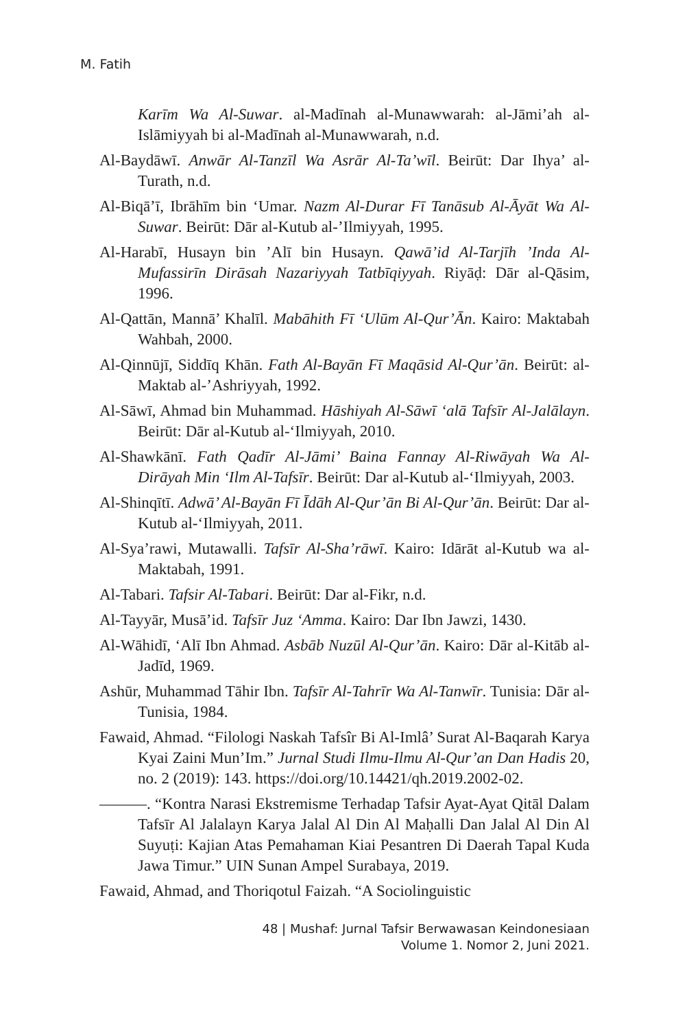M. Fatih
Karīm Wa Al-Suwar. al-Madīnah al-Munawwarah: al-Jāmi’ah al-Islāmiyyah bi al-Madīnah al-Munawwarah, n.d.
Al-Baydāwī. Anwār Al-Tanzīl Wa Asrār Al-Ta’wīl. Beirūt: Dar Ihya’ al-Turath, n.d.
Al-Biqā’ī, Ibrāhīm bin ‘Umar. Nazm Al-Durar Fī Tanāsub Al-Āyāt Wa Al-Suwar. Beirūt: Dār al-Kutub al-’Ilmiyyah, 1995.
Al-Harabī, Husayn bin ’Alī bin Husayn. Qawā’id Al-Tarjīh ’Inda Al-Mufassirīn Dirāsah Nazariyyah Tatbīqiyyah. Riyāḍ: Dār al-Qāsim, 1996.
Al-Qattān, Mannā’ Khalīl. Mabāhith Fī ‘Ulūm Al-Qur’Ān. Kairo: Maktabah Wahbah, 2000.
Al-Qinnūjī, Siddīq Khān. Fath Al-Bayān Fī Maqāsid Al-Qur’ān. Beirūt: al-Maktab al-’Ashriyyah, 1992.
Al-Sāwī, Ahmad bin Muhammad. Hāshiyah Al-Sāwī ‘alā Tafsīr Al-Jalālayn. Beirūt: Dār al-Kutub al-‘Ilmiyyah, 2010.
Al-Shawkānī. Fath Qadīr Al-Jāmi’ Baina Fannay Al-Riwāyah Wa Al-Dirāyah Min ‘Ilm Al-Tafsīr. Beirūt: Dar al-Kutub al-‘Ilmiyyah, 2003.
Al-Shinqītī. Adwā’ Al-Bayān Fī Īdāh Al-Qur’ān Bi Al-Qur’ān. Beirūt: Dar al-Kutub al-‘Ilmiyyah, 2011.
Al-Sya’rawi, Mutawalli. Tafsīr Al-Sha’rāwī. Kairo: Idārāt al-Kutub wa al-Maktabah, 1991.
Al-Tabari. Tafsir Al-Tabari. Beirūt: Dar al-Fikr, n.d.
Al-Tayyār, Musā’id. Tafsīr Juz ‘Amma. Kairo: Dar Ibn Jawzi, 1430.
Al-Wāhidī, ‘Alī Ibn Ahmad. Asbāb Nuzūl Al-Qur’ān. Kairo: Dār al-Kitāb al-Jadīd, 1969.
Ashūr, Muhammad Tāhir Ibn. Tafsīr Al-Tahrīr Wa Al-Tanwīr. Tunisia: Dār al-Tunisia, 1984.
Fawaid, Ahmad. “Filologi Naskah Tafsîr Bi Al-Imlâ’ Surat Al-Baqarah Karya Kyai Zaini Mun’Im.” Jurnal Studi Ilmu-Ilmu Al-Qur’an Dan Hadis 20, no. 2 (2019): 143. https://doi.org/10.14421/qh.2019.2002-02.
———. “Kontra Narasi Ekstremisme Terhadap Tafsir Ayat-Ayat Qitāl Dalam Tafsīr Al Jalalayn Karya Jalal Al Din Al Maḥalli Dan Jalal Al Din Al Suyuṭi: Kajian Atas Pemahaman Kiai Pesantren Di Daerah Tapal Kuda Jawa Timur.” UIN Sunan Ampel Surabaya, 2019.
Fawaid, Ahmad, and Thoriqotul Faizah. “A Sociolinguistic
48 | Mushaf: Jurnal Tafsir Berwawasan Keindonesiaan
Volume 1. Nomor 2, Juni 2021.